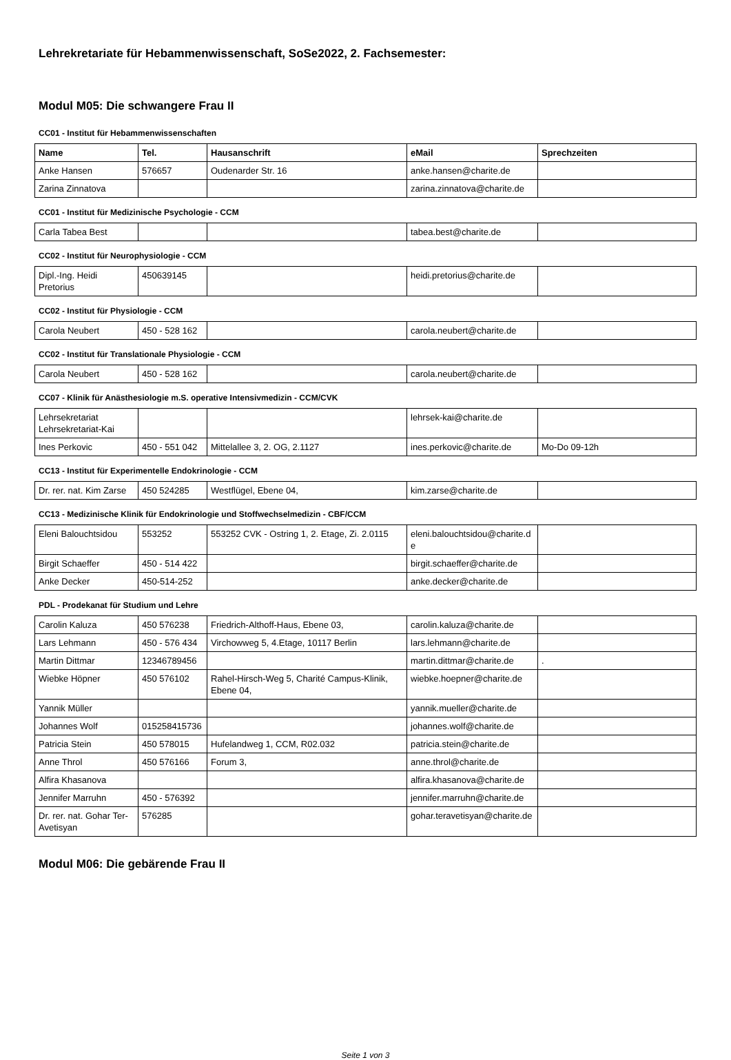Lehrekretariate für Hebammenwissenschaft, SoSe2022, 2. Fachsemester:
Modul M05: Die schwangere Frau II
CC01 - Institut für Hebammenwissenschaften
| Name | Tel. | Hausanschrift | eMail | Sprechzeiten |
| --- | --- | --- | --- | --- |
| Anke Hansen | 576657 | Oudenarder Str. 16 | anke.hansen@charite.de | |
| Zarina Zinnatova | | | zarina.zinnatova@charite.de | |
CC01 - Institut für Medizinische Psychologie - CCM
| Carla Tabea Best | | | tabea.best@charite.de | |
CC02 - Institut für Neurophysiologie - CCM
| Dipl.-Ing. Heidi Pretorius | 450639145 | | heidi.pretorius@charite.de | |
CC02 - Institut für Physiologie - CCM
| Carola Neubert | 450 - 528 162 | | carola.neubert@charite.de | |
CC02 - Institut für Translationale Physiologie - CCM
| Carola Neubert | 450 - 528 162 | | carola.neubert@charite.de | |
CC07 - Klinik für Anästhesiologie m.S. operative Intensivmedizin - CCM/CVK
| Lehrsekretariat Lehrsekretariat-Kai | | | lehrsek-kai@charite.de | |
| Ines Perkovic | 450 - 551 042 | Mittelallee 3, 2. OG, 2.1127 | ines.perkovic@charite.de | Mo-Do 09-12h |
CC13 - Institut für Experimentelle Endokrinologie - CCM
| Dr. rer. nat. Kim Zarse | 450 524285 | Westflügel, Ebene 04, | kim.zarse@charite.de | |
CC13 - Medizinische Klinik für Endokrinologie und Stoffwechselmedizin - CBF/CCM
| Eleni Balouchtsidou | 553252 | 553252 CVK - Ostring 1, 2. Etage, Zi. 2.0115 | eleni.balouchtsidou@charite.de | |
| Birgit Schaeffer | 450 - 514 422 | | birgit.schaeffer@charite.de | |
| Anke Decker | 450-514-252 | | anke.decker@charite.de | |
PDL - Prodekanat für Studium und Lehre
| Carolin Kaluza | 450 576238 | Friedrich-Althoff-Haus, Ebene 03, | carolin.kaluza@charite.de | |
| Lars Lehmann | 450 - 576 434 | Virchowweg 5, 4.Etage, 10117 Berlin | lars.lehmann@charite.de | |
| Martin Dittmar | 12346789456 | | martin.dittmar@charite.de | . |
| Wiebke Höpner | 450 576102 | Rahel-Hirsch-Weg 5, Charité Campus-Klinik, Ebene 04, | wiebke.hoepner@charite.de | |
| Yannik Müller | | | yannik.mueller@charite.de | |
| Johannes Wolf | 015258415736 | | johannes.wolf@charite.de | |
| Patricia Stein | 450 578015 | Hufelandweg 1, CCM, R02.032 | patricia.stein@charite.de | |
| Anne Throl | 450 576166 | Forum 3, | anne.throl@charite.de | |
| Alfira Khasanova | | | alfira.khasanova@charite.de | |
| Jennifer Marruhn | 450 - 576392 | | jennifer.marruhn@charite.de | |
| Dr. rer. nat. Gohar Ter-Avetisyan | 576285 | | gohar.teravetisyan@charite.de | |
Modul M06: Die gebärende Frau II
Seite 1 von 3